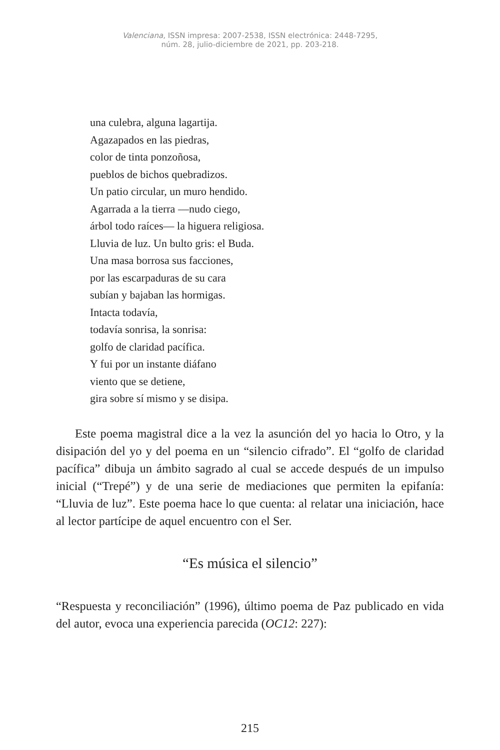Valenciana, ISSN impresa: 2007-2538, ISSN electrónica: 2448-7295,
núm. 28, julio-diciembre de 2021, pp. 203-218.
una culebra, alguna lagartija.
Agazapados en las piedras,
color de tinta ponzoñosa,
pueblos de bichos quebradizos.
Un patio circular, un muro hendido.
Agarrada a la tierra —nudo ciego,
árbol todo raíces— la higuera religiosa.
Lluvia de luz. Un bulto gris: el Buda.
Una masa borrosa sus facciones,
por las escarpaduras de su cara
subían y bajaban las hormigas.
Intacta todavía,
todavía sonrisa, la sonrisa:
golfo de claridad pacífica.
Y fui por un instante diáfano
viento que se detiene,
gira sobre sí mismo y se disipa.
Este poema magistral dice a la vez la asunción del yo hacia lo Otro, y la disipación del yo y del poema en un “silencio cifrado”. El “golfo de claridad pacífica” dibuja un ámbito sagrado al cual se accede después de un impulso inicial (“Trepé”) y de una serie de mediaciones que permiten la epifanía: “Lluvia de luz”. Este poema hace lo que cuenta: al relatar una iniciación, hace al lector partícipe de aquel encuentro con el Ser.
“Es música el silencio”
“Respuesta y reconciliación” (1996), último poema de Paz publicado en vida del autor, evoca una experiencia parecida (OC12: 227):
215